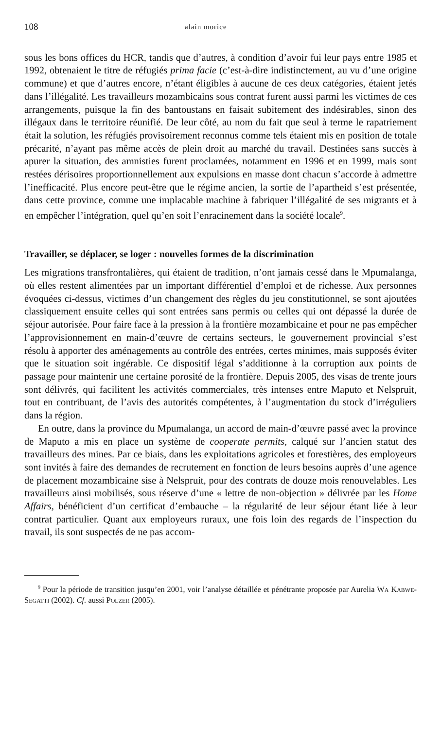108 alain morice
sous les bons offices du HCR, tandis que d’autres, à condition d’avoir fui leur pays entre 1985 et 1992, obtenaient le titre de réfugiés prima facie (c’est-à-dire indistinctement, au vu d’une origine commune) et que d’autres encore, n’étant éligibles à aucune de ces deux catégories, étaient jetés dans l’illégalité. Les travailleurs mozambicains sous contrat furent aussi parmi les victimes de ces arrangements, puisque la fin des bantoustans en faisait subitement des indésirables, sinon des illégaux dans le territoire réunifié. De leur côté, au nom du fait que seul à terme le rapatriement était la solution, les réfugiés provisoirement reconnus comme tels étaient mis en position de totale précarité, n’ayant pas même accès de plein droit au marché du travail. Destinées sans succès à apurer la situation, des amnisties furent proclamées, notamment en 1996 et en 1999, mais sont restées dérisoires proportionnellement aux expulsions en masse dont chacun s’accorde à admettre l’inefficacité. Plus encore peut-être que le régime ancien, la sortie de l’apartheid s’est présentée, dans cette province, comme une implacable machine à fabriquer l’illégalité de ses migrants et à en empêcher l’intégration, quel qu’en soit l’enracinement dans la société locale<sup>9</sup>.
Travailler, se déplacer, se loger : nouvelles formes de la discrimination
Les migrations transfrontalières, qui étaient de tradition, n’ont jamais cessé dans le Mpumalanga, où elles restent alimentées par un important différentiel d’emploi et de richesse. Aux personnes évoquées ci-dessus, victimes d’un changement des règles du jeu constitutionnel, se sont ajoutées classiquement ensuite celles qui sont entrées sans permis ou celles qui ont dépassé la durée de séjour autorisée. Pour faire face à la pression à la frontière mozambicaine et pour ne pas empêcher l’approvisionnement en main-d’œuvre de certains secteurs, le gouvernement provincial s’est résolu à apporter des aménagements au contrôle des entrées, certes minimes, mais supposés éviter que le situation soit ingérable. Ce dispositif légal s’additionne à la corruption aux points de passage pour maintenir une certaine porosité de la frontière. Depuis 2005, des visas de trente jours sont délivrés, qui facilitent les activités commerciales, très intenses entre Maputo et Nelspruit, tout en contribuant, de l’avis des autorités compétentes, à l’augmentation du stock d’irréguliers dans la région.
En outre, dans la province du Mpumalanga, un accord de main-d’œuvre passé avec la province de Maputo a mis en place un système de cooperate permits, calqué sur l’ancien statut des travailleurs des mines. Par ce biais, dans les exploitations agricoles et forestières, des employeurs sont invités à faire des demandes de recrutement en fonction de leurs besoins auprès d’une agence de placement mozambicaine sise à Nelspruit, pour des contrats de douze mois renouvelables. Les travailleurs ainsi mobilisés, sous réserve d’une « lettre de non-objection » délivrée par les Home Affairs, bénéficient d’un certificat d’embauche – la régularité de leur séjour étant liée à leur contrat particulier. Quant aux employeurs ruraux, une fois loin des regards de l’inspection du travail, ils sont suspectés de ne pas accom-
<sup>9</sup> Pour la période de transition jusqu’en 2001, voir l’analyse détaillée et pénétrante proposée par Aurelia Wa Kabwe-Segatti (2002). Cf. aussi Polzer (2005).